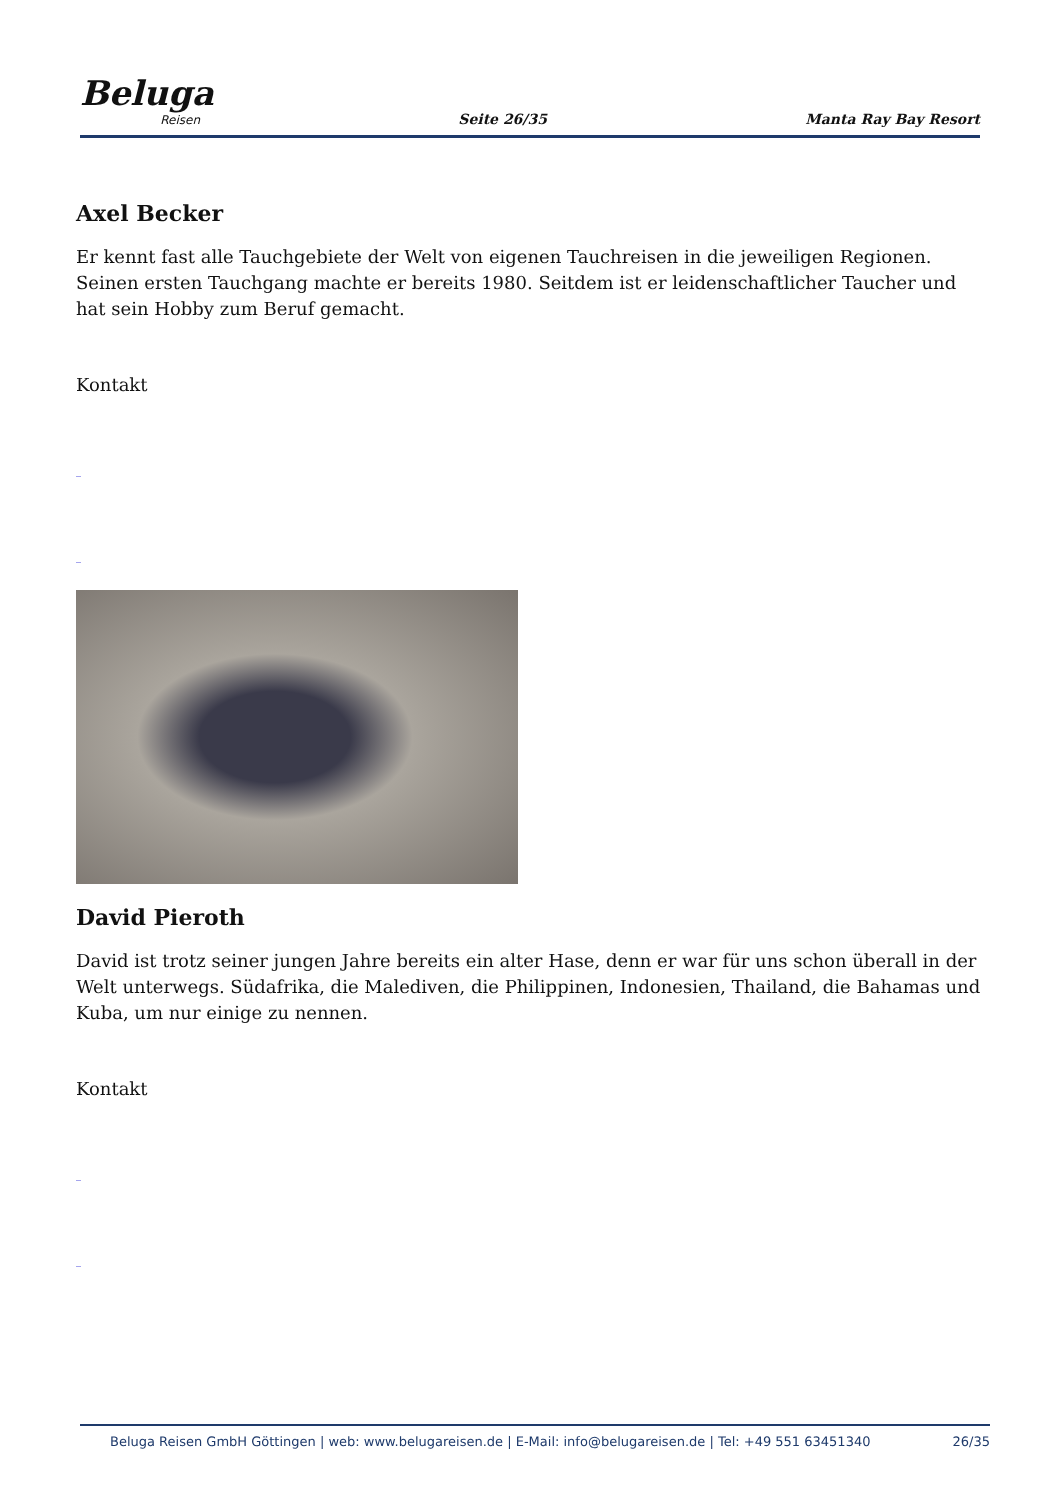Beluga
Reisen
Seite 26/35 Manta Ray Bay Resort
Axel Becker
Er kennt fast alle Tauchgebiete der Welt von eigenen Tauchreisen in die jeweiligen Regionen. Seinen ersten Tauchgang machte er bereits 1980. Seitdem ist er leidenschaftlicher Taucher und hat sein Hobby zum Beruf gemacht.
Kontakt
_
_
David Pieroth
David ist trotz seiner jungen Jahre bereits ein alter Hase, denn er war für uns schon überall in der Welt unterwegs. Südafrika, die Malediven, die Philippinen, Indonesien, Thailand, die Bahamas und Kuba, um nur einige zu nennen.
Kontakt
_
_
Beluga Reisen GmbH Göttingen | web: www.belugareisen.de | E-Mail: info@belugareisen.de | Tel: +49 551 63451340 26/35